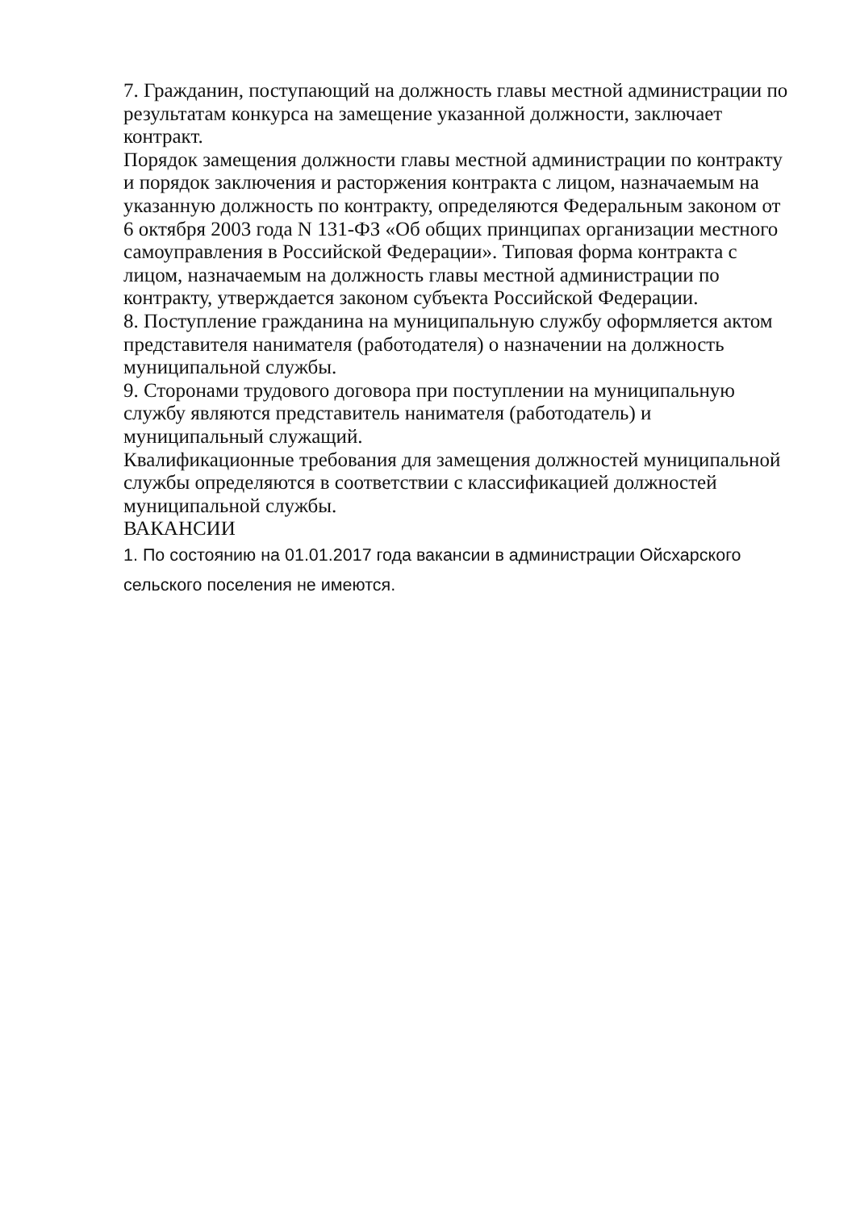7. Гражданин, поступающий на должность главы местной администрации по результатам конкурса на замещение указанной должности, заключает контракт.
Порядок замещения должности главы местной администрации по контракту и порядок заключения и расторжения контракта с лицом, назначаемым на указанную должность по контракту, определяются Федеральным законом от 6 октября 2003 года N 131-ФЗ «Об общих принципах организации местного самоуправления в Российской Федерации». Типовая форма контракта с лицом, назначаемым на должность главы местной администрации по контракту, утверждается законом субъекта Российской Федерации.
8. Поступление гражданина на муниципальную службу оформляется актом представителя нанимателя (работодателя) о назначении на должность муниципальной службы.
9. Сторонами трудового договора при поступлении на муниципальную службу являются представитель нанимателя (работодатель) и муниципальный служащий.
Квалификационные требования для замещения должностей муниципальной службы определяются в соответствии с классификацией должностей муниципальной службы.
ВАКАНСИИ
1. По состоянию на 01.01.2017 года вакансии в администрации Ойсхарского сельского поселения не имеются.